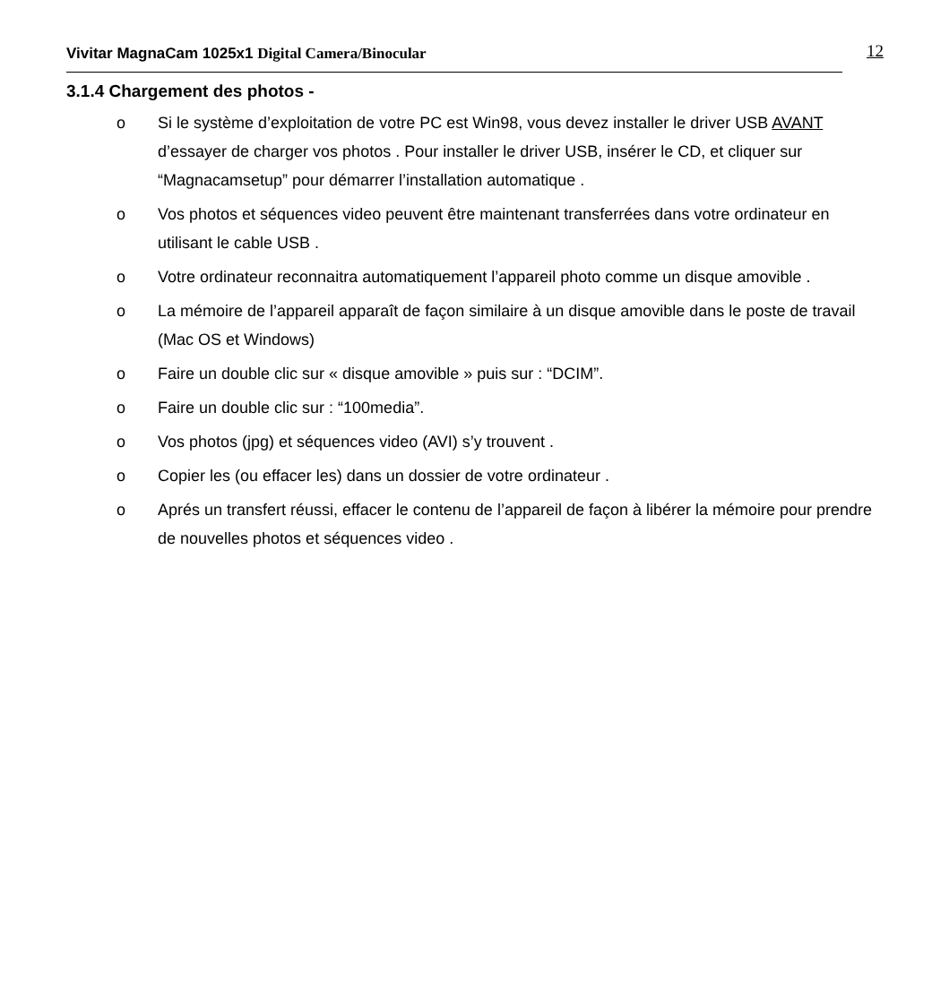Vivitar MagnaCam 1025x1 Digital Camera/Binocular 12
3.1.4 Chargement des photos -
o Si le système d’exploitation de votre PC est Win98, vous devez installer le driver USB AVANT d’essayer de charger vos photos . Pour installer le driver USB, insérer le CD, et cliquer sur “Magnacamsetup” pour démarrer l’installation automatique .
o Vos photos et séquences video peuvent être maintenant transferrées dans votre ordinateur en utilisant le cable USB .
o Votre ordinateur reconnaitra automatiquement l’appareil photo comme un disque amovible .
o La mémoire de l’appareil apparaît de façon similaire à un disque amovible dans le poste de travail (Mac OS et Windows)
o Faire un double clic sur « disque amovible » puis sur : “DCIM”.
o Faire un double clic sur : “100media”.
o Vos photos (jpg) et séquences video (AVI) s’y trouvent .
o Copier les (ou effacer les) dans un dossier de votre ordinateur .
o Aprés un transfert réussi, effacer le contenu de l’appareil de façon à libérer la mémoire pour prendre de nouvelles photos et séquences video .